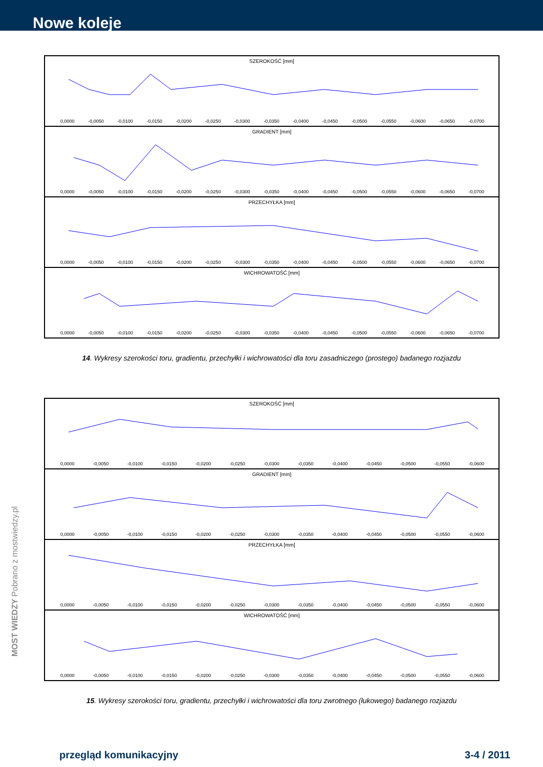Nowe koleje
SZEROKOŚĆ [mm]
0,0000 -0,0050 -0,0100 -0,0150 -0,0200 -0,0250 -0,0300 -0,0350 -0,0400 -0,0450 -0,0500 -0,0550 -0,0600 -0,0650 -0,0700
GRADIENT [mm]
0,0000 -0,0050 -0,0100 -0,0150 -0,0200 -0,0250 -0,0300 -0,0350 -0,0400 -0,0450 -0,0500 -0,0550 -0,0600 -0,0650 -0,0700
PRZECHYŁKA [mm]
0,0000 -0,0050 -0,0100 -0,0150 -0,0200 -0,0250 -0,0300 -0,0350 -0,0400 -0,0450 -0,0500 -0,0550 -0,0600 -0,0650 -0,0700
WICHROWATOŚĆ [mm]
0,0000 -0,0050 -0,0100 -0,0150 -0,0200 -0,0250 -0,0300 -0,0350 -0,0400 -0,0450 -0,0500 -0,0550 -0,0600 -0,0650 -0,0700
14. Wykresy szerokości toru, gradientu, przechyłki i wichrowatości dla toru zasadniczego (prostego) badanego rozjazdu
SZEROKOŚĆ [mm]
0,0000 -0,0050 -0,0100 -0,0150 -0,0200 -0,0250 -0,0300 -0,0350 -0,0400 -0,0450 -0,0500 -0,0550 -0,0600
GRADIENT [mm]
0,0000 -0,0050 -0,0100 -0,0150 -0,0200 -0,0250 -0,0300 -0,0350 -0,0400 -0,0450 -0,0500 -0,0550 -0,0600
PRZECHYŁKA [mm]
0,0000 -0,0050 -0,0100 -0,0150 -0,0200 -0,0250 -0,0300 -0,0350 -0,0400 -0,0450 -0,0500 -0,0550 -0,0600
WICHROWATOŚĆ [mm]
0,0000 -0,0050 -0,0100 -0,0150 -0,0200 -0,0250 -0,0300 -0,0350 -0,0400 -0,0450 -0,0500 -0,0550 -0,0600
15. Wykresy szerokości toru, gradientu, przechyłki i wichrowatości dla toru zwrotnego (łukowego) badanego rozjazdu
MOST WIEDZY Pobrano z mostwiedzy.pl
przegląd komunikacyjny 3-4 / 2011